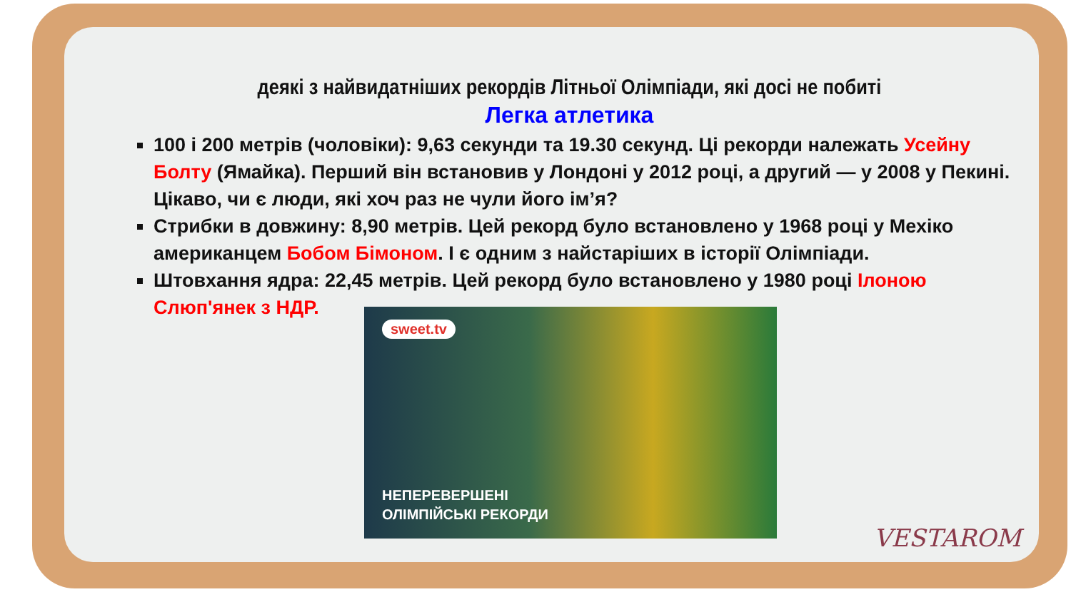деякі з найвидатніших рекордів Літньої Олімпіади, які досі не побиті
Легка атлетика
100 і 200 метрів (чоловіки): 9,63 секунди та 19.30 секунд. Ці рекорди належать Усейну Болту (Ямайка). Перший він встановив у Лондоні у 2012 році, а другий — у 2008 у Пекині. Цікаво, чи є люди, які хоч раз не чули його ім’я?
Стрибки в довжину: 8,90 метрів. Цей рекорд було встановлено у 1968 році у Мехіко американцем Бобом Бімоном. І є одним з найстаріших в історії Олімпіади.
Штовхання ядра: 22,45 метрів. Цей рекорд було встановлено у 1980 році Ілоною Слюп'янек з НДР.
sweet.tv
НЕПЕРЕВЕРШЕНІ
ОЛІМПІЙСЬКІ РЕКОРДИ
VESTAROM